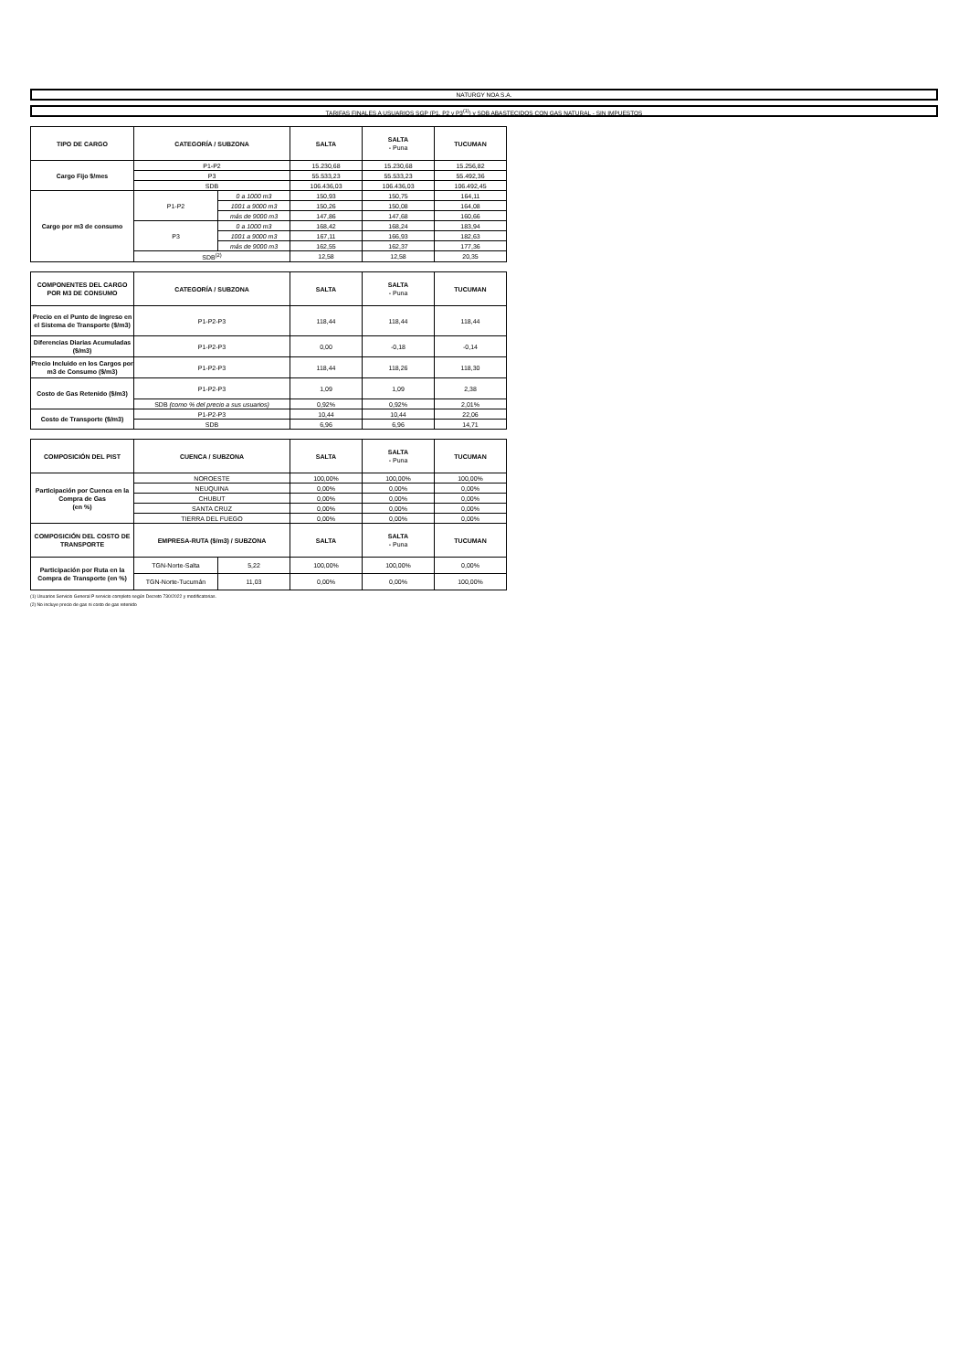NATURGY NOA S.A.
TARIFAS FINALES A USUARIOS SGP (P1, P2 y P3<sup>(1)</sup>) y SDB ABASTECIDOS CON GAS NATURAL - SIN IMPUESTOS
| TIPO DE CARGO | CATEGORÍA / SUBZONA | | SALTA | SALTA - Puna | TUCUMAN |
| --- | --- | --- | --- | --- | --- |
| Cargo Fijo $/mes | P1-P2 | | 15.230,68 | 15.230,68 | 15.256,82 |
| | P3 | | 55.533,23 | 55.533,23 | 55.492,36 |
| | SDB | | 106.436,03 | 106.436,03 | 106.492,45 |
| Cargo por m3 de consumo | P1-P2 | 0 a 1000 m3 | 150,93 | 150,75 | 164,11 |
| | | 1001 a 9000 m3 | 150,26 | 150,08 | 164,08 |
| | | más de 9000 m3 | 147,86 | 147,68 | 160,66 |
| | P3 | 0 a 1000 m3 | 168,42 | 168,24 | 183,94 |
| | | 1001 a 9000 m3 | 167,11 | 166,93 | 182,63 |
| | | más de 9000 m3 | 162,55 | 162,37 | 177,36 |
| | SDB<sup>(2)</sup> | | 12,58 | 12,58 | 20,35 |
| COMPONENTES DEL CARGO POR M3 DE CONSUMO | CATEGORÍA / SUBZONA | SALTA | SALTA - Puna | TUCUMAN |
| --- | --- | --- | --- | --- |
| Precio en el Punto de Ingreso en el Sistema de Transporte ($/m3) | P1-P2-P3 | 118,44 | 118,44 | 118,44 |
| Diferencias Diarias Acumuladas ($/m3) | P1-P2-P3 | 0,00 | -0,18 | -0,14 |
| Precio Incluido en los Cargos por m3 de Consumo ($/m3) | P1-P2-P3 | 118,44 | 118,26 | 118,30 |
| Costo de Gas Retenido ($/m3) | P1-P2-P3 | 1,09 | 1,09 | 2,38 |
| | SDB (como % del precio a sus usuarios) | 0,92% | 0,92% | 2,01% |
| Costo de Transporte ($/m3) | P1-P2-P3 | 10,44 | 10,44 | 22,06 |
| | SDB | 6,96 | 6,96 | 14,71 |
| COMPOSICIÓN DEL PIST | CUENCA / SUBZONA | | SALTA | SALTA - Puna | TUCUMAN |
| --- | --- | --- | --- | --- | --- |
| Participación por Cuenca en la Compra de Gas (en %) | NOROESTE | | 100,00% | 100,00% | 100,00% |
| | NEUQUINA | | 0,00% | 0,00% | 0,00% |
| | CHUBUT | | 0,00% | 0,00% | 0,00% |
| | SANTA CRUZ | | 0,00% | 0,00% | 0,00% |
| | TIERRA DEL FUEGO | | 0,00% | 0,00% | 0,00% |
| COMPOSICIÓN DEL COSTO DE TRANSPORTE | EMPRESA-RUTA ($/m3) / SUBZONA | | SALTA | SALTA - Puna | TUCUMAN |
| Participación por Ruta en la Compra de Transporte (en %) | TGN-Norte-Salta | 5,22 | 100,00% | 100,00% | 0,00% |
| | TGN-Norte-Tucumán | 11,03 | 0,00% | 0,00% | 100,00% |
(1) Usuarios Servicio General P servicio completo según Decreto 730/2022 y modificatorias.
(2) No incluye precio de gas ni costo de gas retenido